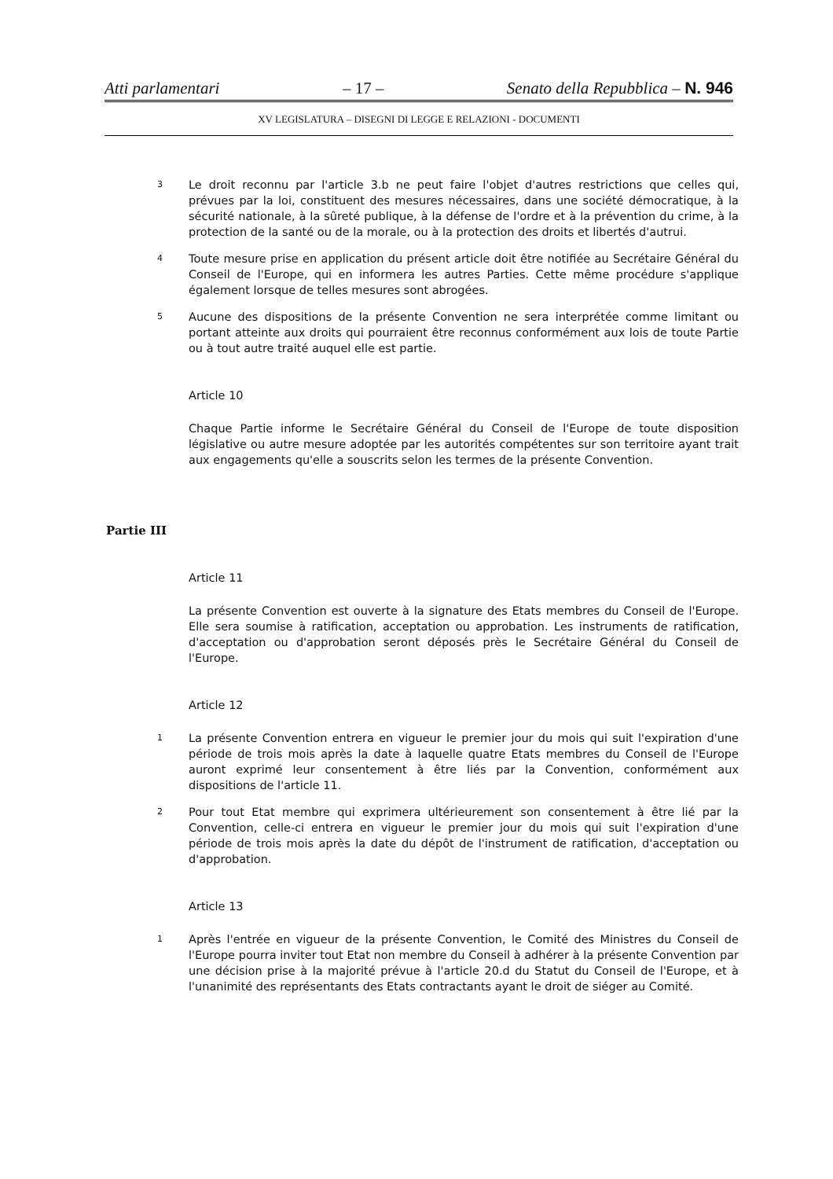Atti parlamentari – 17 – Senato della Repubblica – N. 946
XV LEGISLATURA – DISEGNI DI LEGGE E RELAZIONI - DOCUMENTI
3 Le droit reconnu par l'article 3.b ne peut faire l'objet d'autres restrictions que celles qui, prévues par la loi, constituent des mesures nécessaires, dans une société démocratique, à la sécurité nationale, à la sûreté publique, à la défense de l'ordre et à la prévention du crime, à la protection de la santé ou de la morale, ou à la protection des droits et libertés d'autrui.
4 Toute mesure prise en application du présent article doit être notifiée au Secrétaire Général du Conseil de l'Europe, qui en informera les autres Parties. Cette même procédure s'applique également lorsque de telles mesures sont abrogées.
5 Aucune des dispositions de la présente Convention ne sera interprétée comme limitant ou portant atteinte aux droits qui pourraient être reconnus conformément aux lois de toute Partie ou à tout autre traité auquel elle est partie.
Article 10
Chaque Partie informe le Secrétaire Général du Conseil de l'Europe de toute disposition législative ou autre mesure adoptée par les autorités compétentes sur son territoire ayant trait aux engagements qu'elle a souscrits selon les termes de la présente Convention.
Partie III
Article 11
La présente Convention est ouverte à la signature des Etats membres du Conseil de l'Europe. Elle sera soumise à ratification, acceptation ou approbation. Les instruments de ratification, d'acceptation ou d'approbation seront déposés près le Secrétaire Général du Conseil de l'Europe.
Article 12
1 La présente Convention entrera en vigueur le premier jour du mois qui suit l'expiration d'une période de trois mois après la date à laquelle quatre Etats membres du Conseil de l'Europe auront exprimé leur consentement à être liés par la Convention, conformément aux dispositions de l'article 11.
2 Pour tout Etat membre qui exprimera ultérieurement son consentement à être lié par la Convention, celle-ci entrera en vigueur le premier jour du mois qui suit l'expiration d'une période de trois mois après la date du dépôt de l'instrument de ratification, d'acceptation ou d'approbation.
Article 13
1 Après l'entrée en vigueur de la présente Convention, le Comité des Ministres du Conseil de l'Europe pourra inviter tout Etat non membre du Conseil à adhérer à la présente Convention par une décision prise à la majorité prévue à l'article 20.d du Statut du Conseil de l'Europe, et à l'unanimité des représentants des Etats contractants ayant le droit de siéger au Comité.